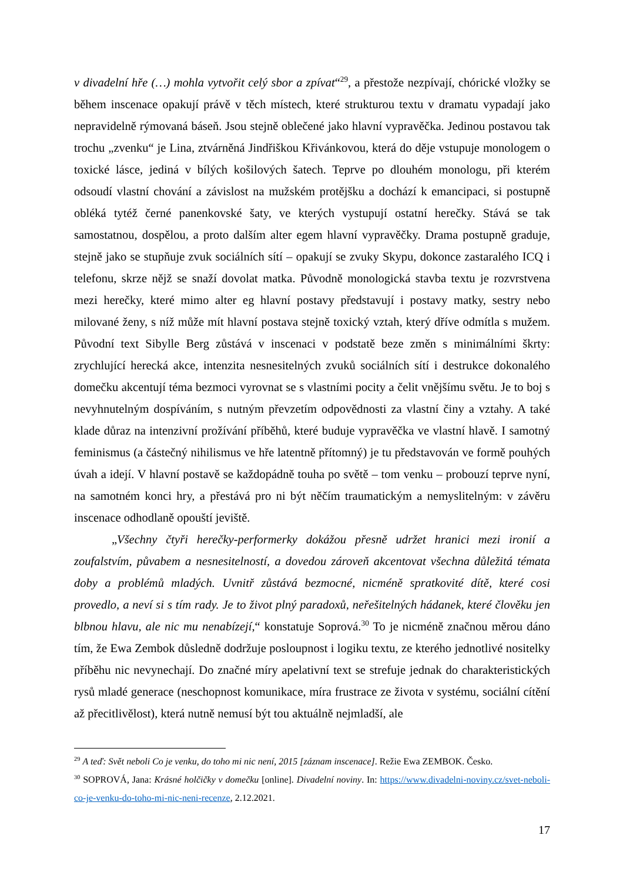v divadelní hře (…) mohla vytvořit celý sbor a zpívat“<sup>29</sup>, a přestože nezpívají, chórické vložky se během inscenace opakují právě v těch místech, které strukturou textu v dramatu vypadají jako nepravidelně rýmovaná báseň. Jsou stejně oblečené jako hlavní vypravěčka. Jedinou postavou tak trochu „zvenku“ je Lina, ztvárněná Jindřiškou Křivánkovou, která do děje vstupuje monologem o toxické lásce, jediná v bílých košilových šatech. Teprve po dlouhém monologu, při kterém odsoudí vlastní chování a závislost na mužském protějšku a dochází k emancipaci, si postupně obléká tytéž černé panenkovské šaty, ve kterých vystupují ostatní herečky. Stává se tak samostatnou, dospělou, a proto dalším alter egem hlavní vypravěčky. Drama postupně graduje, stejně jako se stupňuje zvuk sociálních sítí – opakují se zvuky Skypu, dokonce zastaralého ICQ i telefonu, skrze nějž se snaží dovolat matka. Původně monologická stavba textu je rozvrstvena mezi herečky, které mimo alter eg hlavní postavy představují i postavy matky, sestry nebo milované ženy, s níž může mít hlavní postava stejně toxický vztah, který dříve odmítla s mužem. Původní text Sibylle Berg zůstává v inscenaci v podstatě beze změn s minimálními škrty: zrychlující herecká akce, intenzita nesnesitelných zvuků sociálních sítí i destrukce dokonalého domečku akcentují téma bezmoci vyrovnat se s vlastními pocity a čelit vnějšímu světu. Je to boj s nevyhnutelným dospíváním, s nutným převzetím odpovědnosti za vlastní činy a vztahy. A také klade důraz na intenzivní prožívání příběhů, které buduje vypravěčka ve vlastní hlavě. I samotný feminismus (a částečný nihilismus ve hře latentně přítomný) je tu představován ve formě pouhých úvah a idejí. V hlavní postavě se každopádně touha po světě – tom venku – probouzí teprve nyní, na samotném konci hry, a přestává pro ni být něčím traumatickým a nemyslitelným: v závěru inscenace odhodlaně opouští jeviště.
„Všechny čtyři herečky-performerky dokážou přesně udržet hranici mezi ironií a zoufalstvím, půvabem a nesnesitelností, a dovedou zároveň akcentovat všechna důležitá témata doby a problémů mladých. Uvnitř zůstává bezmocné, nicméně spratkovité dítě, které cosi provedlo, a neví si s tím rady. Je to život plný paradoxů, neřešitelných hádanek, které člověku jen blbnou hlavu, ale nic mu nenabízejí,“ konstatuje Soprová.<sup>30</sup> To je nicméně značnou měrou dáno tím, že Ewa Zembok důsledně dodržuje posloupnost i logiku textu, ze kterého jednotlivé nositelky příběhu nic nevynechají. Do značné míry apelativní text se strefuje jednak do charakteristických rysů mladé generace (neschopnost komunikace, míra frustrace ze života v systému, sociální cítění až přecitlivělost), která nutně nemusí být tou aktuálně nejmladší, ale
<sup>29</sup> A teď: Svět neboli Co je venku, do toho mi nic není, 2015 [záznam inscenace]. Režie Ewa ZEMBOK. Česko.
<sup>30</sup> SOPROVÁ, Jana: Krásné holčičky v domečku [online]. Divadelní noviny. In: https://www.divadelni-noviny.cz/svet-neboli-co-je-venku-do-toho-mi-nic-neni-recenze, 2.12.2021.
17